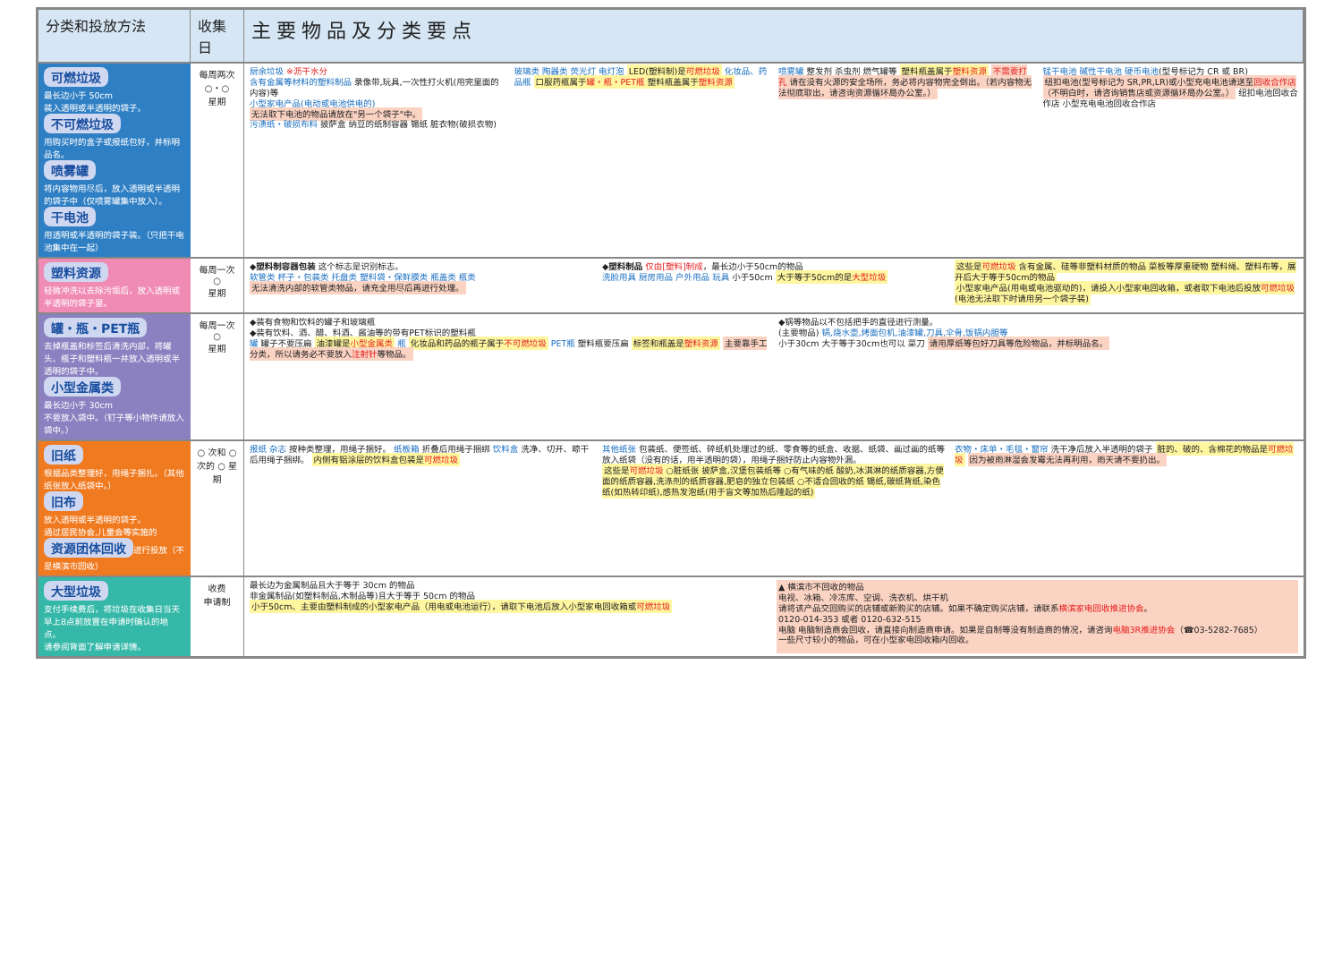分类和投放方法
收集日
主要物品及分类要点
可燃垃圾
最长边小于 50cm
装入透明或半透明的袋子。
不可燃垃圾
用购买时的盒子或报纸包好，并标明品名。
喷雾罐
将内容物用尽后，放入透明或半透明的袋子中（仅喷雾罐集中放入）。
干电池
用透明或半透明的袋子装。（只把干电池集中在一起）
每周两次
○・○
星期
厨余垃圾 ※沥干水分
含有金属等材料的塑料制品 录像带,玩具,一次性打火机(用完里面的内容)等
小型家电产品(电动或电池供电的)
无法取下电池的物品请放在"另一个袋子"中。
污渍纸・破损布料 披萨盒 纳豆的纸制容器 锡纸 脏衣物(破损衣物)
玻璃类 陶器类 荧光灯 电灯泡 LED(塑料制)是可燃垃圾 化妆品、药品瓶 口服药瓶属于罐・瓶・PET瓶 塑料瓶盖属于塑料资源
喷雾罐 整发剂 杀虫剂 燃气罐等 塑料瓶盖属于塑料资源 不需要打孔 请在没有火源的安全场所，务必将内容物完全倒出。（若内容物无法彻底取出，请咨询资源循环局办公室。）
锰干电池 碱性干电池 硬币电池(型号标记为 CR 或 BR)
纽扣电池(型号标记为 SR,PR,LR)或小型充电电池请送至回收合作店（不明白时，请咨询销售店或资源循环局办公室。） 纽扣电池回收合作店 小型充电电池回收合作店
塑料资源
轻微冲洗以去除污垢后，放入透明或半透明的袋子里。
每周一次
○
星期
◆塑料制容器包装 这个标志是识别标志。
软管类 杯子・包装类 托盘类 塑料袋・保鲜膜类 瓶盖类 瓶类
无法清洗内部的软管类物品，请充全用尽后再进行处理。
◆塑料制品 仅由[塑料]制成，最长边小于50cm的物品
洗脸用具 厨房用品 户外用品 玩具 小于50cm 大于等于50cm的是大型垃圾
这些是可燃垃圾 含有金属、硅等非塑料材质的物品 菜板等厚重硬物 塑料绳、塑料布等，展开后大于等于50cm的物品
小型家电产品(用电或电池驱动的)，请投入小型家电回收箱，或者取下电池后投放可燃垃圾(电池无法取下时请用另一个袋子装)
罐・瓶・PET瓶
去掉瓶盖和标签后清洗内部，将罐头、瓶子和塑料瓶一并放入透明或半透明的袋子中。
小型金属类
最长边小于 30cm
不要放入袋中。（钉子等小物件请放入袋中。）
每周一次
○
星期
◆装有食物和饮料的罐子和玻璃瓶
◆装有饮料、酒、醋、料酒、酱油等的带有PET标识的塑料瓶
罐 罐子不要压扁 油漆罐是小型金属类 瓶 化妆品和药品的瓶子属于不可燃垃圾 PET瓶 塑料瓶要压扁 标签和瓶盖是塑料资源 主要靠手工分类，所以请务必不要放入注射针等物品。
◆锅等物品以不包括把手的直径进行测量。
(主要物品) 锅,烧水壶,烤面包机,油漆罐,刀具,伞骨,饭锅内胆等
小于30cm 大于等于30cm也可以 菜刀 请用厚纸等包好刀具等危险物品，并标明品名。
旧纸
根据品类整理好，用绳子捆扎。（其他纸张放入纸袋中。）
旧布
放入透明或半透明的袋子。
通过居民协会,儿童会等实施的 资源团体回收 进行投放（不是横滨市回收）
○ 次和 ○ 次的 ○ 星期
报纸 杂志 按种类整理，用绳子捆好。 纸板箱 折叠后用绳子捆绑 饮料盒 洗净、切开、晾干后用绳子捆绑。 内侧有铝涂层的饮料盒包装是可燃垃圾
其他纸张 包装纸、便签纸、碎纸机处理过的纸、零食等的纸盒、收据、纸袋、画过画的纸等
放入纸袋（没有的话，用半透明的袋），用绳子捆好防止内容物外漏。
这些是可燃垃圾 ○脏纸张 披萨盒,汉堡包装纸等 ○有气味的纸 酸奶,冰淇淋的纸质容器,方便面的纸质容器,洗涤剂的纸质容器,肥皂的独立包装纸 ○不适合回收的纸 锡纸,碳纸背纸,染色纸(如热转印纸),感热发泡纸(用于盲文等加热后隆起的纸)
衣物・床单・毛毯・窗帘 洗干净后放入半透明的袋子 脏的、破的、含棉花的物品是可燃垃圾 因为被雨淋湿会发霉无法再利用，雨天请不要扔出。
大型垃圾
支付手续费后，将垃圾在收集日当天早上8点前放置在申请时确认的地点。
请参阅背面了解申请详情。
收费
申请制
最长边为金属制品且大于等于 30cm 的物品
非金属制品(如塑料制品,木制品等)且大于等于 50cm 的物品
小于50cm、主要由塑料制成的小型家电产品（用电或电池运行），请取下电池后放入小型家电回收箱或可燃垃圾
▲ 横滨市不回收的物品
电视、冰箱、冷冻库、空调、洗衣机、烘干机
请将该产品交回购买的店铺或新购买的店铺。如果不确定购买店铺，请联系横滨家电回收推进协会。
0120-014-353 或者 0120-632-515
电脑 电脑制造商会回收，请直接向制造商申请。如果是自制等没有制造商的情况，请咨询电脑3R推进协会（☎03-5282-7685）
一些尺寸较小的物品，可在小型家电回收箱内回收。